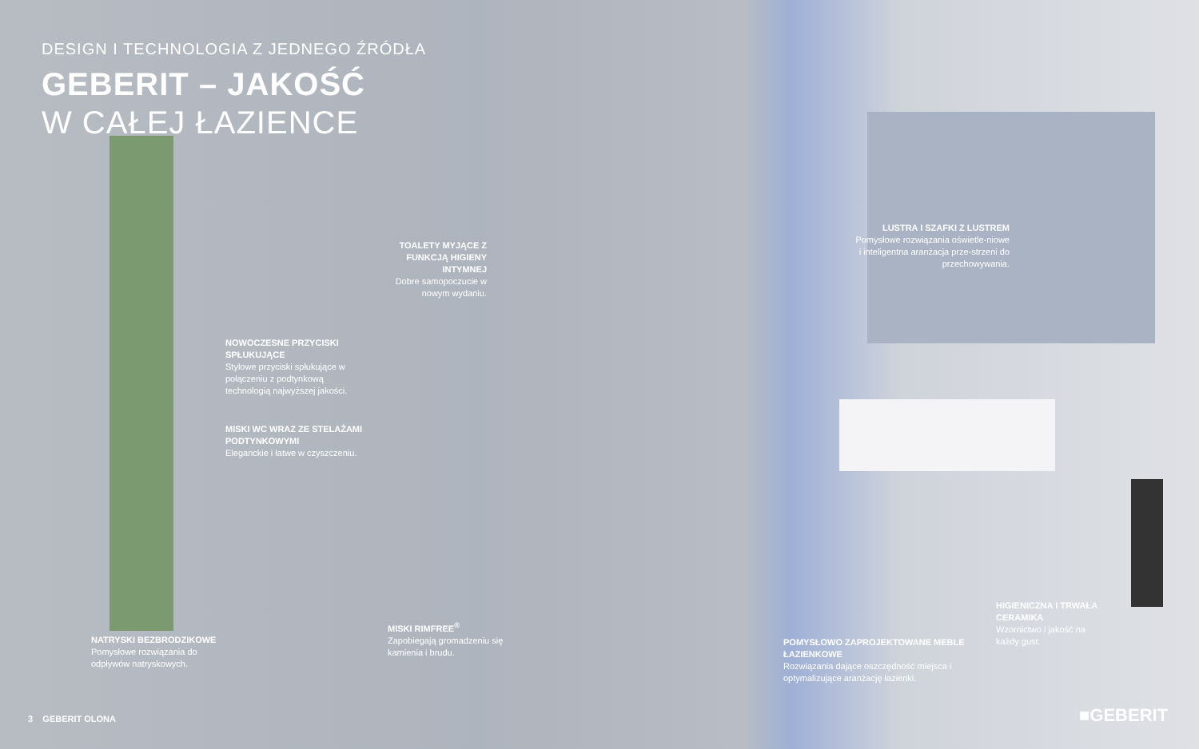DESIGN I TECHNOLOGIA Z JEDNEGO ŹRÓDŁA
GEBERIT – JAKOŚĆ
W CAŁEJ ŁAZIENCE
TOALETY MYJĄCE Z FUNKCJĄ HIGIENY INTYMNEJ
Dobre samopoczucie w nowym wydaniu.
LUSTRA I SZAFKI Z LUSTREM
Pomysłowe rozwiązania oświetle-niowe i inteligentna aranżacja prze-strzeni do przechowywania.
NOWOCZESNE PRZYCISKI SPŁUKUJĄCE
Stylowe przyciski spłukujące w połączeniu z podtynkową technologią najwyższej jakości.
MISKI WC WRAZ ZE STELAŻAMI PODTYNKOWYMI
Eleganckie i łatwe w czyszczeniu.
HIGIENICZNA I TRWAŁA CERAMIKA
Wzornictwo i jakość na każdy gust.
MISKI RIMFREE<sup>®</sup>
Zapobiegają gromadzeniu się kamienia i brudu.
NATRYSKI BEZBRODZIKOWE
Pomysłowe rozwiązania do odpływów natryskowych.
POMYSŁOWO ZAPROJEKTOWANE MEBLE ŁAZIENKOWE
Rozwiązania dające oszczędność miejsca i optymalizujące aranżację łazienki.
3 GEBERIT OLONA ■GEBERIT